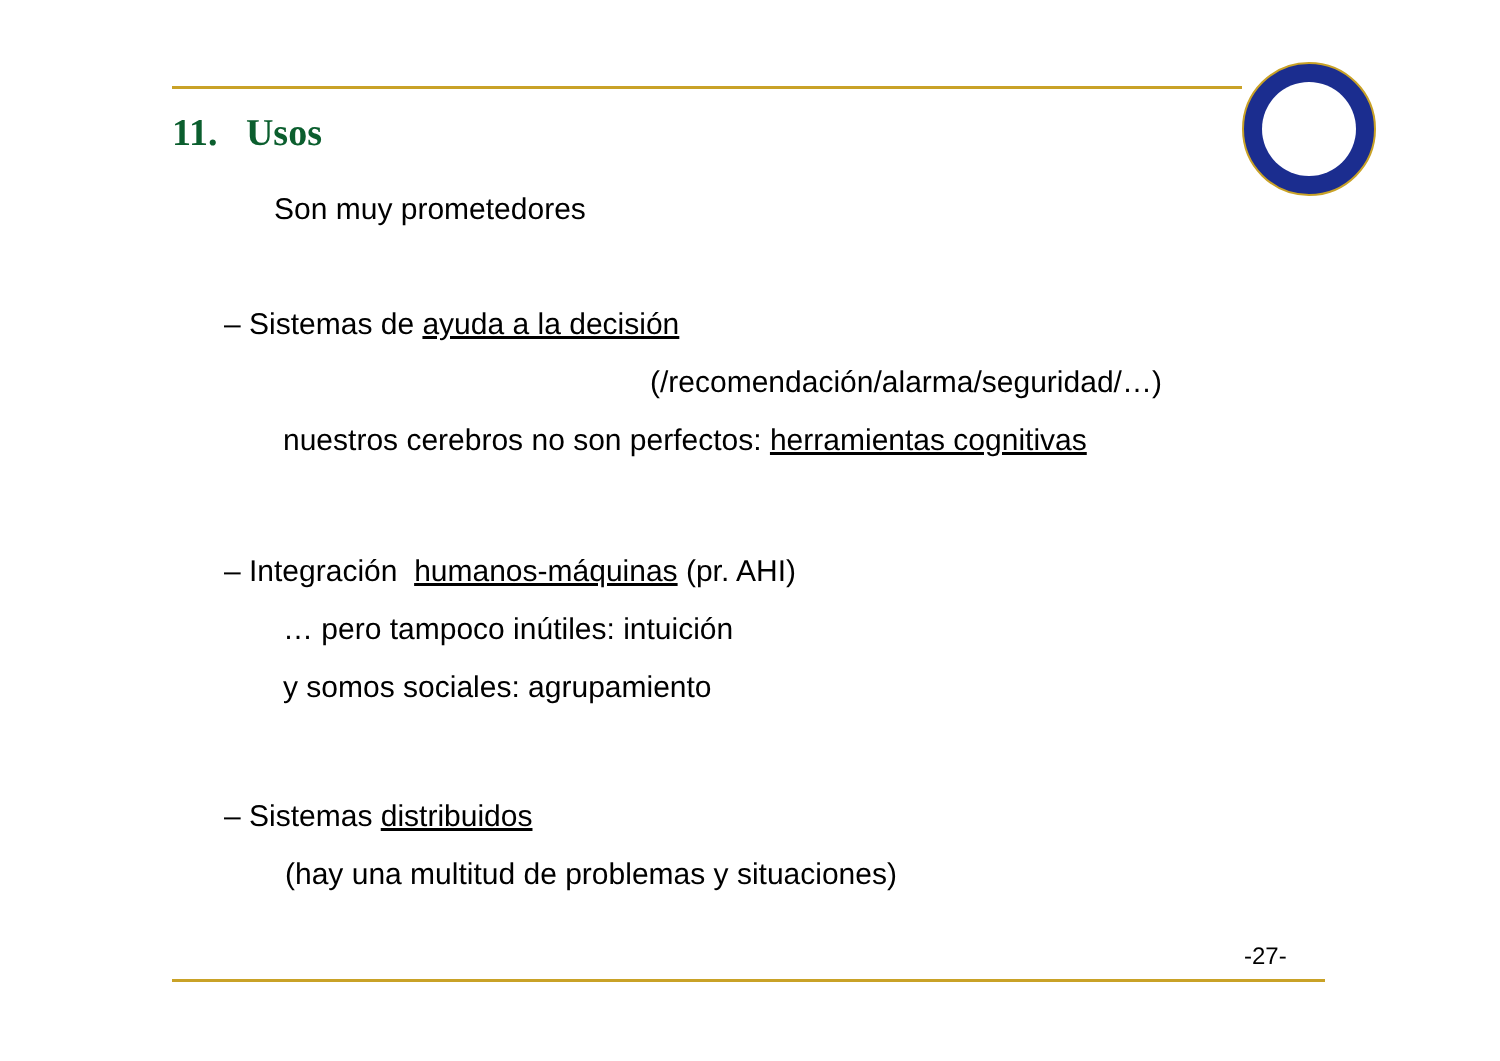11. Usos
Son muy prometedores
– Sistemas de ayuda a la decisión
(/recomendación/alarma/seguridad/…)
nuestros cerebros no son perfectos: herramientas cognitivas
– Integración humanos-máquinas (pr. AHI)
… pero tampoco inútiles: intuición
y somos sociales: agrupamiento
– Sistemas distribuidos
(hay una multitud de problemas y situaciones)
-27-